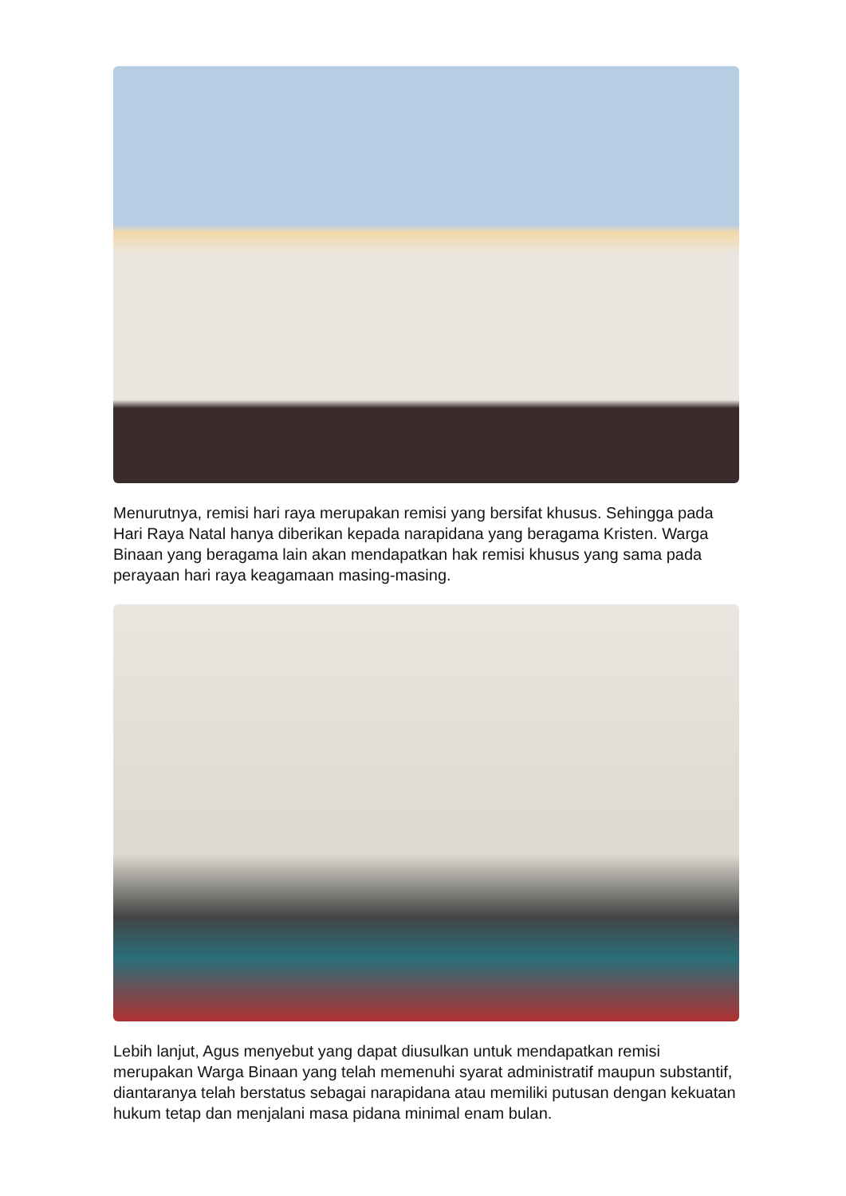Menurutnya, remisi hari raya merupakan remisi yang bersifat khusus. Sehingga pada Hari Raya Natal hanya diberikan kepada narapidana yang beragama Kristen. Warga Binaan yang beragama lain akan mendapatkan hak remisi khusus yang sama pada perayaan hari raya keagamaan masing-masing.
Lebih lanjut, Agus menyebut yang dapat diusulkan untuk mendapatkan remisi merupakan Warga Binaan yang telah memenuhi syarat administratif maupun substantif, diantaranya telah berstatus sebagai narapidana atau memiliki putusan dengan kekuatan hukum tetap dan menjalani masa pidana minimal enam bulan.